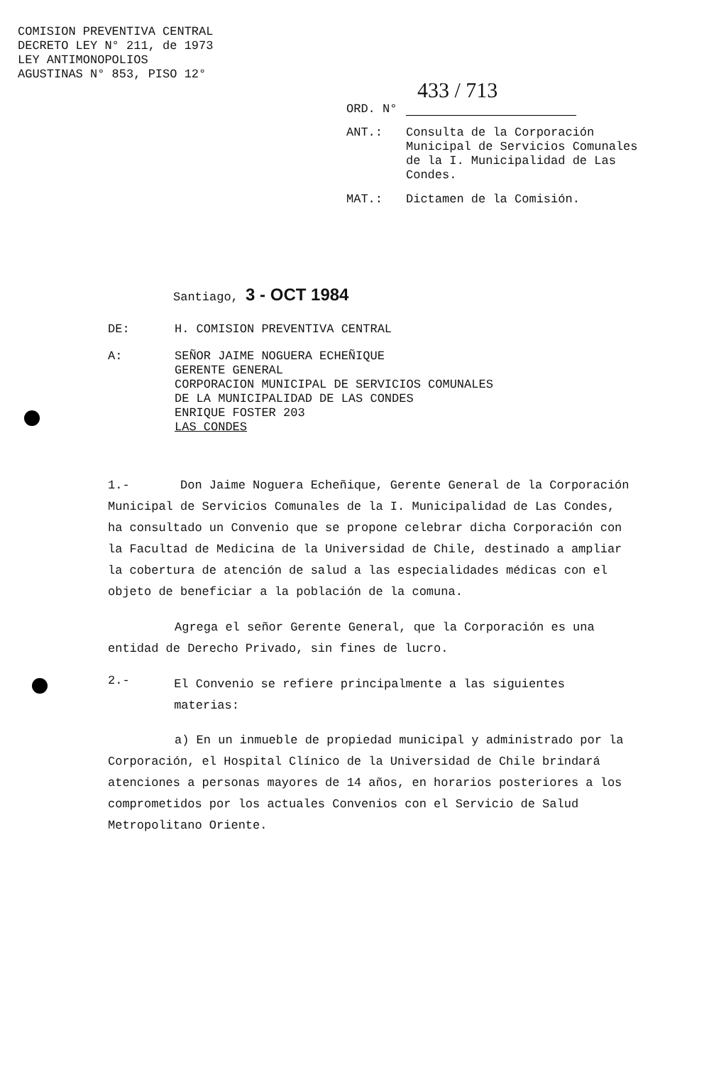COMISION PREVENTIVA CENTRAL
DECRETO LEY N° 211, de 1973
LEY ANTIMONOPOLIOS
AGUSTINAS N° 853, PISO 12°
433 / 713
ORD. N°
ANT.: Consulta de la Corporación Municipal de Servicios Comunales de la I. Municipalidad de Las Condes.
MAT.: Dictamen de la Comisión.
Santiago, 3 - OCT 1984
DE: H. COMISION PREVENTIVA CENTRAL
A: SEÑOR JAIME NOGUERA ECHEÑIQUE
GERENTE GENERAL
CORPORACION MUNICIPAL DE SERVICIOS COMUNALES
DE LA MUNICIPALIDAD DE LAS CONDES
ENRIQUE FOSTER 203
LAS CONDES
1.- Don Jaime Noguera Echeñique, Gerente General de la Corporación Municipal de Servicios Comunales de la I. Municipalidad de Las Condes, ha consultado un Convenio que se propone celebrar dicha Corporación con la Facultad de Medicina de la Universidad de Chile, destinado a ampliar la cobertura de atención de salud a las especialidades médicas con el objeto de beneficiar a la población de la comuna.
Agrega el señor Gerente General, que la Corporación es una entidad de Derecho Privado, sin fines de lucro.
2.- El Convenio se refiere principalmente a las siguientes materias:
a) En un inmueble de propiedad municipal y administrado por la Corporación, el Hospital Clínico de la Universidad de Chile brindará atenciones a personas mayores de 14 años, en horarios posteriores a los comprometidos por los actuales Convenios con el Servicio de Salud Metropolitano Oriente.